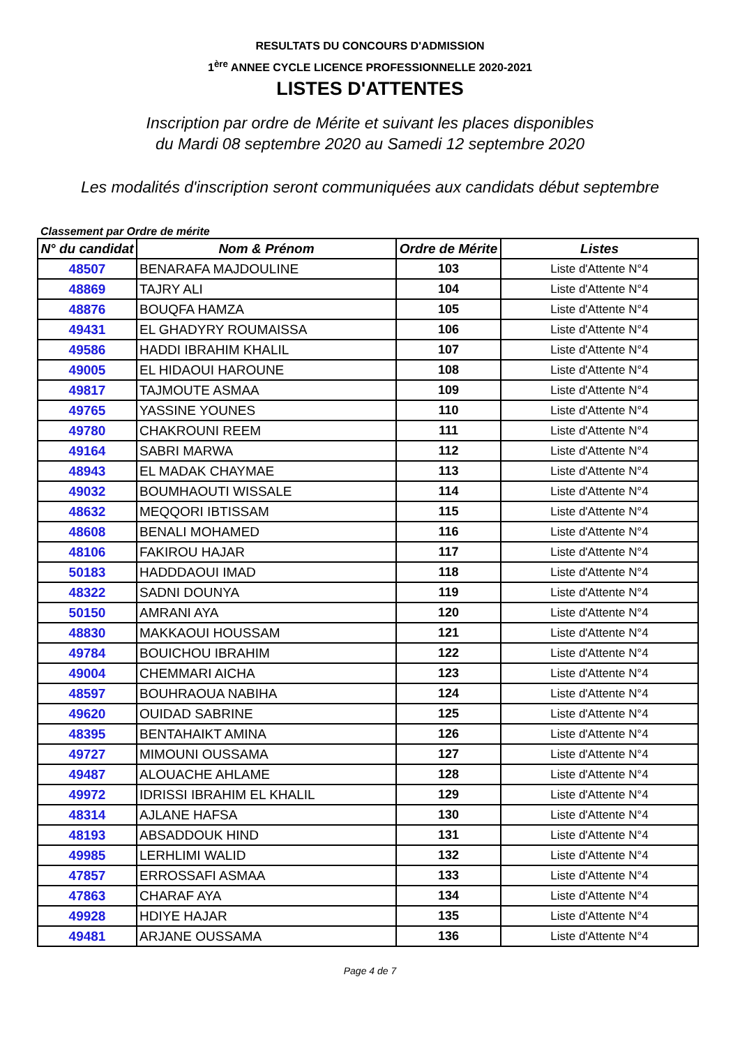RESULTATS DU CONCOURS D'ADMISSION
1<sup>ère</sup> ANNEE CYCLE LICENCE PROFESSIONNELLE 2020-2021
LISTES D'ATTENTES
Inscription par ordre de Mérite et suivant les places disponibles
du Mardi 08 septembre 2020 au Samedi 12 septembre 2020
Les modalités d'inscription seront communiquées aux candidats début septembre
Classement par Ordre de mérite
| N° du candidat | Nom & Prénom | Ordre de Mérite | Listes |
| --- | --- | --- | --- |
| 48507 | BENARAFA MAJDOULINE | 103 | Liste d'Attente N°4 |
| 48869 | TAJRY ALI | 104 | Liste d'Attente N°4 |
| 48876 | BOUQFA HAMZA | 105 | Liste d'Attente N°4 |
| 49431 | EL GHADYRY ROUMAISSA | 106 | Liste d'Attente N°4 |
| 49586 | HADDI IBRAHIM KHALIL | 107 | Liste d'Attente N°4 |
| 49005 | EL HIDAOUI HAROUNE | 108 | Liste d'Attente N°4 |
| 49817 | TAJMOUTE ASMAA | 109 | Liste d'Attente N°4 |
| 49765 | YASSINE YOUNES | 110 | Liste d'Attente N°4 |
| 49780 | CHAKROUNI REEM | 111 | Liste d'Attente N°4 |
| 49164 | SABRI MARWA | 112 | Liste d'Attente N°4 |
| 48943 | EL MADAK CHAYMAE | 113 | Liste d'Attente N°4 |
| 49032 | BOUMHAOUTI WISSALE | 114 | Liste d'Attente N°4 |
| 48632 | MEQQORI IBTISSAM | 115 | Liste d'Attente N°4 |
| 48608 | BENALI MOHAMED | 116 | Liste d'Attente N°4 |
| 48106 | FAKIROU HAJAR | 117 | Liste d'Attente N°4 |
| 50183 | HADDDAOUI IMAD | 118 | Liste d'Attente N°4 |
| 48322 | SADNI DOUNYA | 119 | Liste d'Attente N°4 |
| 50150 | AMRANI AYA | 120 | Liste d'Attente N°4 |
| 48830 | MAKKAOUI HOUSSAM | 121 | Liste d'Attente N°4 |
| 49784 | BOUICHOU IBRAHIM | 122 | Liste d'Attente N°4 |
| 49004 | CHEMMARI AICHA | 123 | Liste d'Attente N°4 |
| 48597 | BOUHRAOUA NABIHA | 124 | Liste d'Attente N°4 |
| 49620 | OUIDAD SABRINE | 125 | Liste d'Attente N°4 |
| 48395 | BENTAHAIKT AMINA | 126 | Liste d'Attente N°4 |
| 49727 | MIMOUNI OUSSAMA | 127 | Liste d'Attente N°4 |
| 49487 | ALOUACHE AHLAME | 128 | Liste d'Attente N°4 |
| 49972 | IDRISSI IBRAHIM EL KHALIL | 129 | Liste d'Attente N°4 |
| 48314 | AJLANE HAFSA | 130 | Liste d'Attente N°4 |
| 48193 | ABSADDOUK HIND | 131 | Liste d'Attente N°4 |
| 49985 | LERHLIMI WALID | 132 | Liste d'Attente N°4 |
| 47857 | ERROSSAFI ASMAA | 133 | Liste d'Attente N°4 |
| 47863 | CHARAF AYA | 134 | Liste d'Attente N°4 |
| 49928 | HDIYE HAJAR | 135 | Liste d'Attente N°4 |
| 49481 | ARJANE OUSSAMA | 136 | Liste d'Attente N°4 |
Page 4 de 7